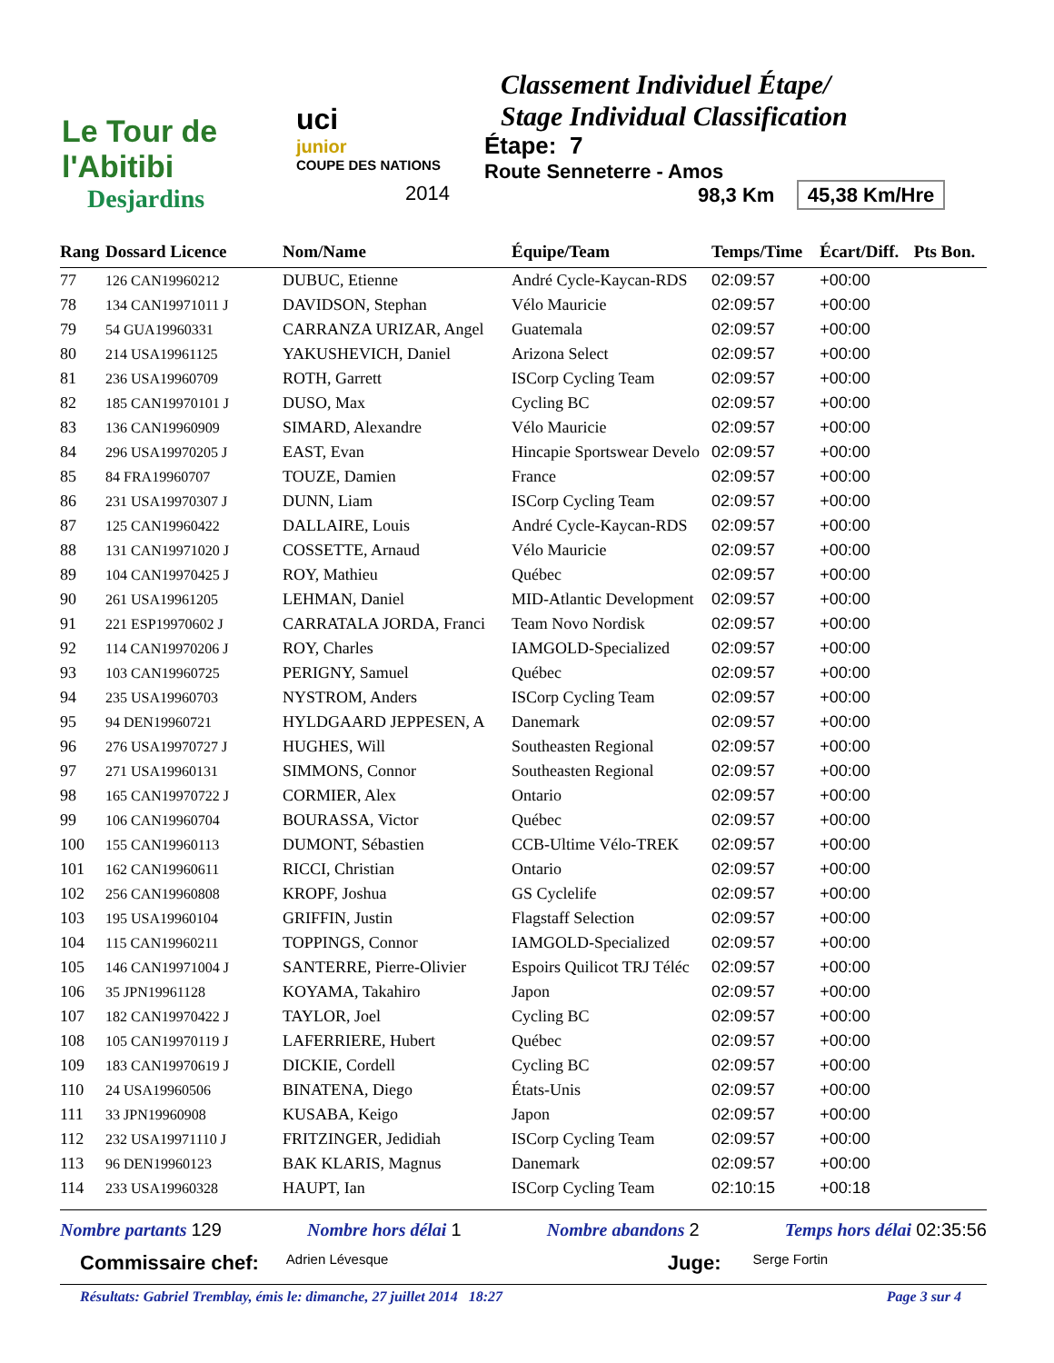Le Tour de l'Abitibi
Desjardins
uci
junior
COUPE DES NATIONS
2014
Classement Individuel Étape/
Stage Individual Classification
Étape: 7
Route Senneterre - Amos
98,3 Km 45,38 Km/Hre
| Rang | Dossard Licence | Nom/Name | Équipe/Team | Temps/Time | Écart/Diff. | Pts Bon. |
| --- | --- | --- | --- | --- | --- | --- |
| 77 | 126 CAN19960212 | DUBUC, Etienne | André Cycle-Kaycan-RDS | 02:09:57 | +00:00 | |
| 78 | 134 CAN19971011 J | DAVIDSON, Stephan | Vélo Mauricie | 02:09:57 | +00:00 | |
| 79 | 54 GUA19960331 | CARRANZA URIZAR, Angel | Guatemala | 02:09:57 | +00:00 | |
| 80 | 214 USA19961125 | YAKUSHEVICH, Daniel | Arizona Select | 02:09:57 | +00:00 | |
| 81 | 236 USA19960709 | ROTH, Garrett | ISCorp Cycling Team | 02:09:57 | +00:00 | |
| 82 | 185 CAN19970101 J | DUSO, Max | Cycling BC | 02:09:57 | +00:00 | |
| 83 | 136 CAN19960909 | SIMARD, Alexandre | Vélo Mauricie | 02:09:57 | +00:00 | |
| 84 | 296 USA19970205 J | EAST, Evan | Hincapie Sportswear Develo | 02:09:57 | +00:00 | |
| 85 | 84 FRA19960707 | TOUZE, Damien | France | 02:09:57 | +00:00 | |
| 86 | 231 USA19970307 J | DUNN, Liam | ISCorp Cycling Team | 02:09:57 | +00:00 | |
| 87 | 125 CAN19960422 | DALLAIRE, Louis | André Cycle-Kaycan-RDS | 02:09:57 | +00:00 | |
| 88 | 131 CAN19971020 J | COSSETTE, Arnaud | Vélo Mauricie | 02:09:57 | +00:00 | |
| 89 | 104 CAN19970425 J | ROY, Mathieu | Québec | 02:09:57 | +00:00 | |
| 90 | 261 USA19961205 | LEHMAN, Daniel | MID-Atlantic Development | 02:09:57 | +00:00 | |
| 91 | 221 ESP19970602 J | CARRATALA JORDA, Franci | Team Novo Nordisk | 02:09:57 | +00:00 | |
| 92 | 114 CAN19970206 J | ROY, Charles | IAMGOLD-Specialized | 02:09:57 | +00:00 | |
| 93 | 103 CAN19960725 | PERIGNY, Samuel | Québec | 02:09:57 | +00:00 | |
| 94 | 235 USA19960703 | NYSTROM, Anders | ISCorp Cycling Team | 02:09:57 | +00:00 | |
| 95 | 94 DEN19960721 | HYLDGAARD JEPPESEN, A | Danemark | 02:09:57 | +00:00 | |
| 96 | 276 USA19970727 J | HUGHES, Will | Southeasten Regional | 02:09:57 | +00:00 | |
| 97 | 271 USA19960131 | SIMMONS, Connor | Southeasten Regional | 02:09:57 | +00:00 | |
| 98 | 165 CAN19970722 J | CORMIER, Alex | Ontario | 02:09:57 | +00:00 | |
| 99 | 106 CAN19960704 | BOURASSA, Victor | Québec | 02:09:57 | +00:00 | |
| 100 | 155 CAN19960113 | DUMONT, Sébastien | CCB-Ultime Vélo-TREK | 02:09:57 | +00:00 | |
| 101 | 162 CAN19960611 | RICCI, Christian | Ontario | 02:09:57 | +00:00 | |
| 102 | 256 CAN19960808 | KROPF, Joshua | GS Cyclelife | 02:09:57 | +00:00 | |
| 103 | 195 USA19960104 | GRIFFIN, Justin | Flagstaff Selection | 02:09:57 | +00:00 | |
| 104 | 115 CAN19960211 | TOPPINGS, Connor | IAMGOLD-Specialized | 02:09:57 | +00:00 | |
| 105 | 146 CAN19971004 J | SANTERRE, Pierre-Olivier | Espoirs Quilicot TRJ Téléc | 02:09:57 | +00:00 | |
| 106 | 35 JPN19961128 | KOYAMA, Takahiro | Japon | 02:09:57 | +00:00 | |
| 107 | 182 CAN19970422 J | TAYLOR, Joel | Cycling BC | 02:09:57 | +00:00 | |
| 108 | 105 CAN19970119 J | LAFERRIERE, Hubert | Québec | 02:09:57 | +00:00 | |
| 109 | 183 CAN19970619 J | DICKIE, Cordell | Cycling BC | 02:09:57 | +00:00 | |
| 110 | 24 USA19960506 | BINATENA, Diego | États-Unis | 02:09:57 | +00:00 | |
| 111 | 33 JPN19960908 | KUSABA, Keigo | Japon | 02:09:57 | +00:00 | |
| 112 | 232 USA19971110 J | FRITZINGER, Jedidiah | ISCorp Cycling Team | 02:09:57 | +00:00 | |
| 113 | 96 DEN19960123 | BAK KLARIS, Magnus | Danemark | 02:09:57 | +00:00 | |
| 114 | 233 USA19960328 | HAUPT, Ian | ISCorp Cycling Team | 02:10:15 | +00:18 | |
Nombre partants 129 Nombre hors délai 1 Nombre abandons 2 Temps hors délai 02:35:56
Commissaire chef: Adrien Lévesque Juge: Serge Fortin
Résultats: Gabriel Tremblay, émis le: dimanche, 27 juillet 2014 18:27 Page 3 sur 4